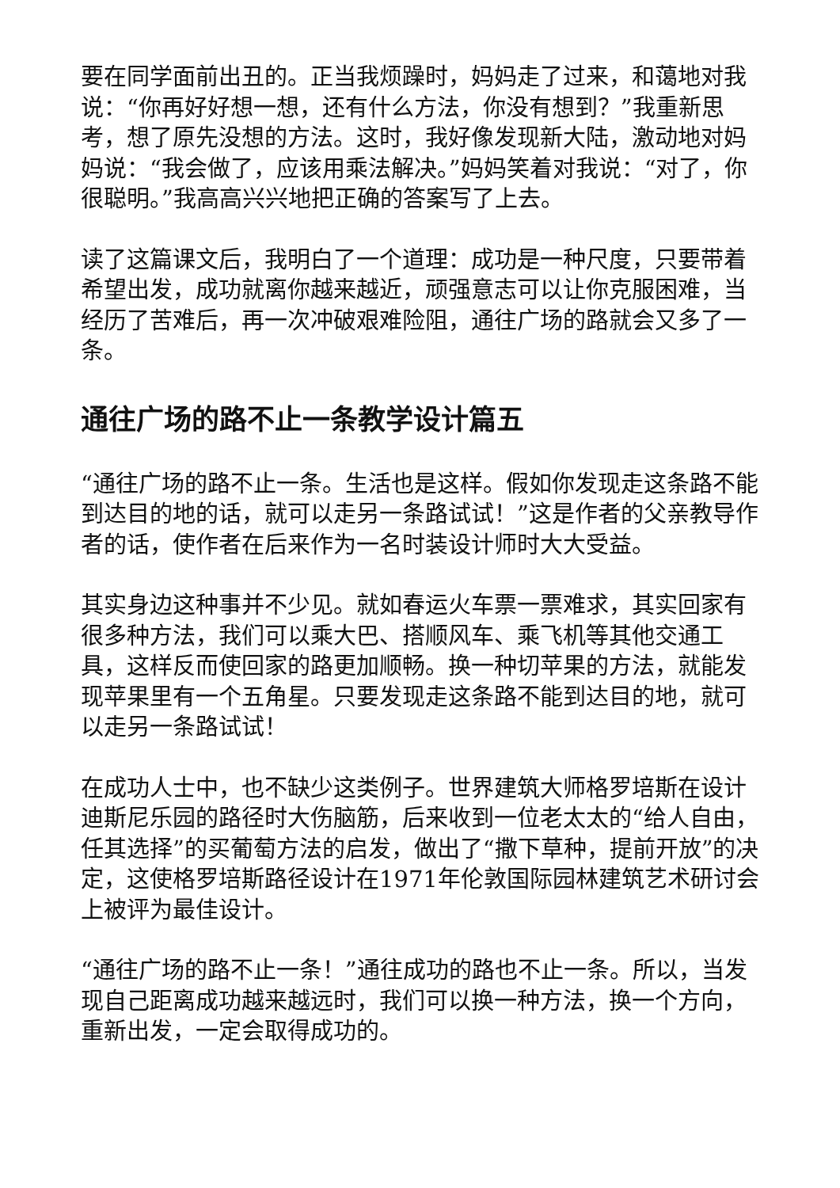要在同学面前出丑的。正当我烦躁时，妈妈走了过来，和蔼地对我说：“你再好好想一想，还有什么方法，你没有想到？”我重新思考，想了原先没想的方法。这时，我好像发现新大陆，激动地对妈妈说：“我会做了，应该用乘法解决。”妈妈笑着对我说：“对了，你很聪明。”我高高兴兴地把正确的答案写了上去。
读了这篇课文后，我明白了一个道理：成功是一种尺度，只要带着希望出发，成功就离你越来越近，顽强意志可以让你克服困难，当经历了苦难后，再一次冲破艰难险阻，通往广场的路就会又多了一条。
通往广场的路不止一条教学设计篇五
“通往广场的路不止一条。生活也是这样。假如你发现走这条路不能到达目的地的话，就可以走另一条路试试！”这是作者的父亲教导作者的话，使作者在后来作为一名时装设计师时大大受益。
其实身边这种事并不少见。就如春运火车票一票难求，其实回家有很多种方法，我们可以乘大巴、搭顺风车、乘飞机等其他交通工具，这样反而使回家的路更加顺畅。换一种切苹果的方法，就能发现苹果里有一个五角星。只要发现走这条路不能到达目的地，就可以走另一条路试试！
在成功人士中，也不缺少这类例子。世界建筑大师格罗培斯在设计迪斯尼乐园的路径时大伤脑筋，后来收到一位老太太的“给人自由，任其选择”的买葡萄方法的启发，做出了“撒下草种，提前开放”的决定，这使格罗培斯路径设计在1971年伦敦国际园林建筑艺术研讨会上被评为最佳设计。
“通往广场的路不止一条！”通往成功的路也不止一条。所以，当发现自己距离成功越来越远时，我们可以换一种方法，换一个方向，重新出发，一定会取得成功的。